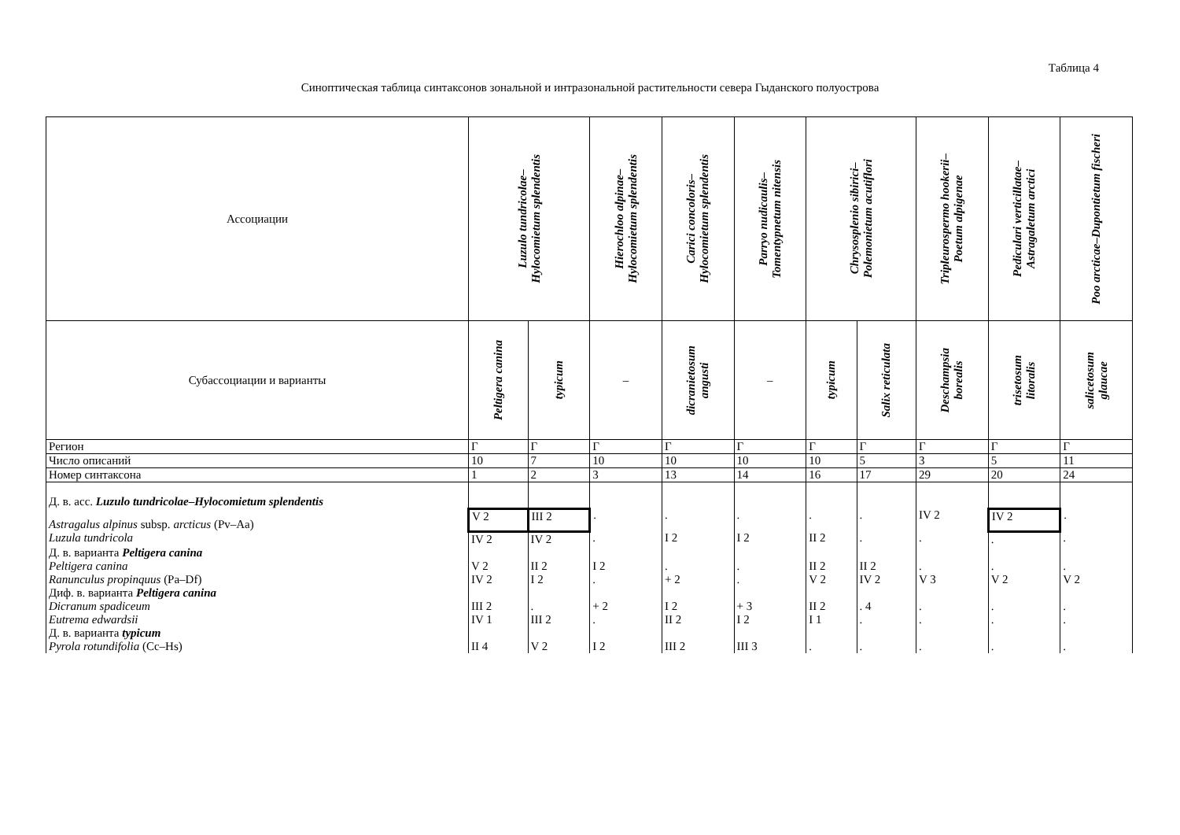Таблица 4
Синоптическая таблица синтаксонов зональной и интразональной растительности севера Гыданского полуострова
| Ассоциации | Luzulo tundricolae– Hylocomietum splendentis | | Hierochloo alpinae– Hylocomietum splendentis | Carici concoloris– Hylocomietum splendentis | Parryo nudicaulis– Tomentypnetum nitensis | Chrysosplenio sibirici– Polemonietum acutiflori | | Tripleurospermo hookerii– Poetum alpigenae | Pediculari verticillatae– Astragaletum arctici | Poo arcticae–Dupontietum fischeri |
| --- | --- | --- | --- | --- | --- | --- | --- | --- | --- | --- |
| Субассоциации и варианты | Peltigera canina | typicum | – | dicranietosum angusti | – | typicum | Salix reticulata | Deschampsia borealis | trisetosum litoralis | salicetosum glaucae |
| Регион | Г | Г | Г | Г | Г | Г | Г | Г | Г | Г |
| Число описаний | 10 | 7 | 10 | 10 | 10 | 10 | 5 | 3 | 5 | 11 |
| Номер синтаксона | 1 | 2 | 3 | 13 | 14 | 16 | 17 | 29 | 20 | 24 |
| Д. в. асс. Luzulo tundricolae – Hylocomietum splendentis | | | | | | | | | | |
| Astragalus alpinus subsp. arcticus (Pv–Aa) | V 2 | III 2 | . | . | . | . | . | IV 2 | IV 2 | . |
| Luzula tundricola | IV 2 | IV 2 | . | I 2 | I 2 | II 2 | . | . | . | . |
| Д. в. варианта Peltigera canina | | | | | | | | | | |
| Peltigera canina | V 2 | II 2 | I 2 | . | . | II 2 | II 2 | . | . | . |
| Ranunculus propinquus (Pa–Df) | IV 2 | I 2 | . | + 2 | . | V 2 | IV 2 | V 3 | V 2 | V 2 |
| Диф. в. варианта Peltigera canina | | | | | | | | | | |
| Dicranum spadiceum | III 2 | . | + 2 | I 2 | + 3 | II 2 | . 4 | . | . | . |
| Eutrema edwardsii | IV 1 | III 2 | . | II 2 | I 2 | I 1 | . | . | . | . |
| Д. в. варианта typicum | | | | | | | | | | |
| Pyrola rotundifolia (Cc–Hs) | II 4 | V 2 | I 2 | III 2 | III 3 | . | . | . | . | . |